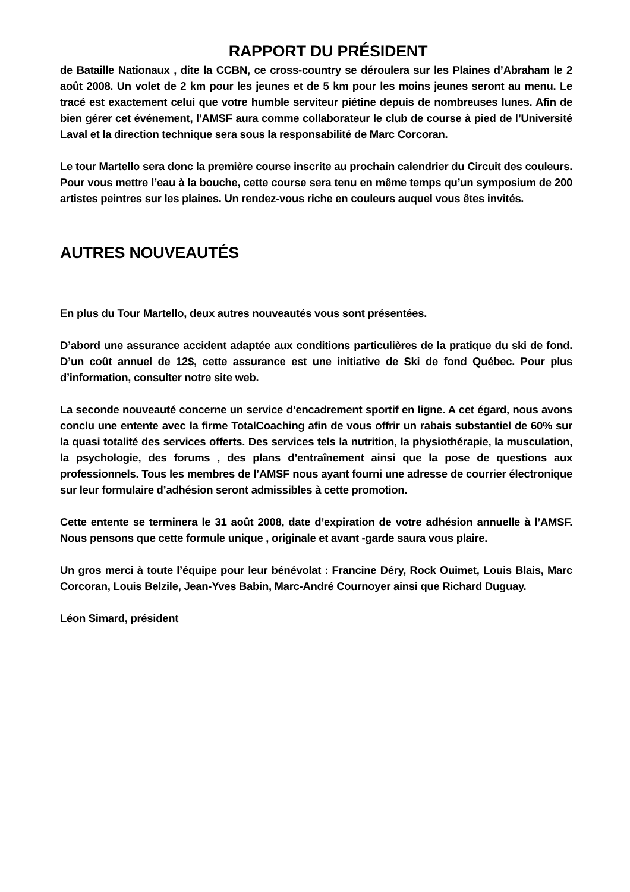RAPPORT DU PRÉSIDENT
de Bataille Nationaux , dite la CCBN, ce cross-country se déroulera sur les Plaines d’Abraham le 2 août 2008. Un volet de 2 km pour les jeunes et de 5 km pour les moins jeunes seront au menu. Le tracé est exactement celui que votre humble serviteur piétine depuis de nombreuses lunes. Afin de bien gérer cet événement, l’AMSF aura comme collaborateur le club de course à pied de l’Université Laval et la direction technique sera sous la responsabilité de Marc Corcoran.
Le tour Martello sera donc la première course inscrite au prochain calendrier du Circuit des couleurs. Pour vous mettre l’eau à la bouche, cette course sera tenu en même temps qu’un symposium de 200 artistes peintres sur les plaines. Un rendez-vous riche en couleurs auquel vous êtes invités.
AUTRES NOUVEAUTÉS
En plus du Tour Martello, deux autres nouveautés vous sont présentées.
D’abord une assurance accident adaptée aux conditions particulières de la pratique du ski de fond. D’un coût annuel de 12$, cette assurance est une initiative de Ski de fond Québec. Pour plus d’information, consulter notre site web.
La seconde nouveauté concerne un service d’encadrement sportif en ligne. A cet égard, nous avons conclu une entente avec la firme TotalCoaching afin de vous offrir un rabais substantiel de 60% sur la quasi totalité des services offerts. Des services tels la nutrition, la physiothérapie, la musculation, la psychologie, des forums , des plans d’entraînement ainsi que la pose de questions aux professionnels. Tous les membres de l’AMSF nous ayant fourni une adresse de courrier électronique sur leur formulaire d’adhésion seront admissibles à cette promotion.
Cette entente se terminera le 31 août 2008, date d’expiration de votre adhésion annuelle à l’AMSF. Nous pensons que cette formule unique , originale et avant -garde saura vous plaire.
Un gros merci à toute l’équipe pour leur bénévolat : Francine Déry, Rock Ouimet, Louis Blais, Marc Corcoran, Louis Belzile, Jean-Yves Babin, Marc-André Cournoyer ainsi que Richard Duguay.
Léon Simard, président